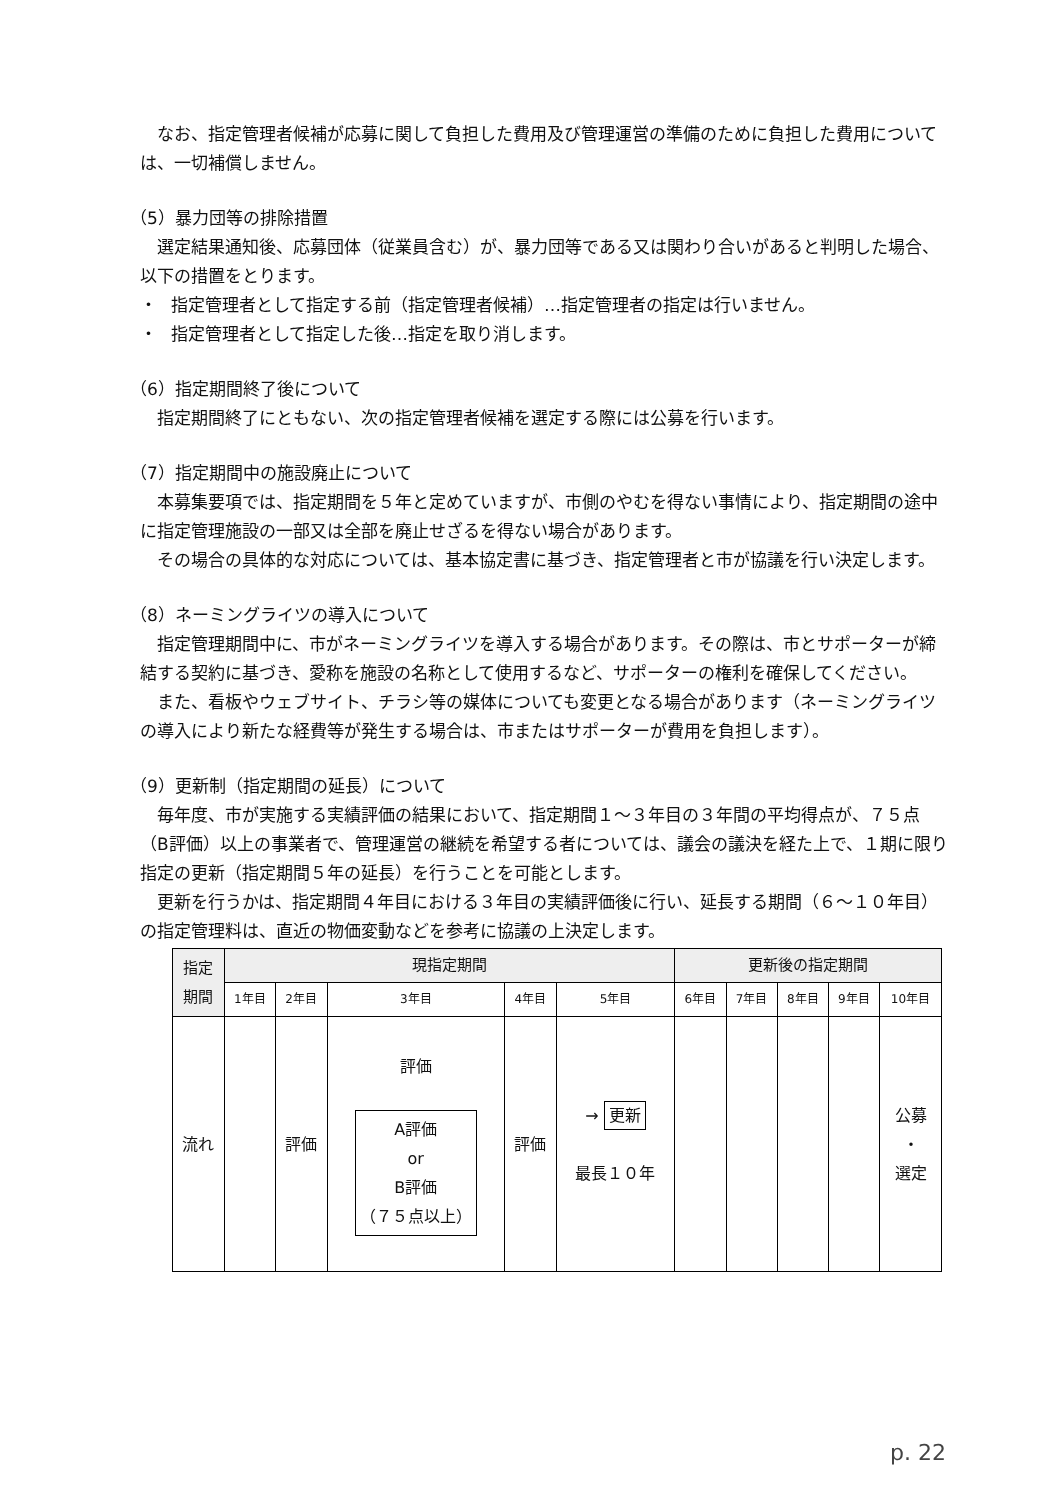なお、指定管理者候補が応募に関して負担した費用及び管理運営の準備のために負担した費用については、一切補償しません。
（5）暴力団等の排除措置
選定結果通知後、応募団体（従業員含む）が、暴力団等である又は関わり合いがあると判明した場合、以下の措置をとります。
・ 指定管理者として指定する前（指定管理者候補）…指定管理者の指定は行いません。
・ 指定管理者として指定した後…指定を取り消します。
（6）指定期間終了後について
指定期間終了にともない、次の指定管理者候補を選定する際には公募を行います。
（7）指定期間中の施設廃止について
本募集要項では、指定期間を５年と定めていますが、市側のやむを得ない事情により、指定期間の途中に指定管理施設の一部又は全部を廃止せざるを得ない場合があります。
その場合の具体的な対応については、基本協定書に基づき、指定管理者と市が協議を行い決定します。
（8）ネーミングライツの導入について
指定管理期間中に、市がネーミングライツを導入する場合があります。その際は、市とサポーターが締結する契約に基づき、愛称を施設の名称として使用するなど、サポーターの権利を確保してください。
また、看板やウェブサイト、チラシ等の媒体についても変更となる場合があります（ネーミングライツの導入により新たな経費等が発生する場合は、市またはサポーターが費用を負担します）。
（9）更新制（指定期間の延長）について
毎年度、市が実施する実績評価の結果において、指定期間１～３年目の３年間の平均得点が、７５点（B評価）以上の事業者で、管理運営の継続を希望する者については、議会の議決を経た上で、１期に限り指定の更新（指定期間５年の延長）を行うことを可能とします。
更新を行うかは、指定期間４年目における３年目の実績評価後に行い、延長する期間（６～１０年目）の指定管理料は、直近の物価変動などを参考に協議の上決定します。
| 指定 期間 | 現指定期間 | | | | | 更新後の指定期間 | | | | |
| --- | --- | --- | --- | --- | --- | --- | --- | --- | --- | --- |
| | 1年目 | 2年目 | 3年目 | 4年目 | 5年目 | 6年目 | 7年目 | 8年目 | 9年目 | 10年目 |
| 流れ | | 評価 | 評価 A評価 or B評価 （７５点以上） | 評価 | → 更新 最長１０年 | | | | | 公募 ・ 選定 |
p. 22